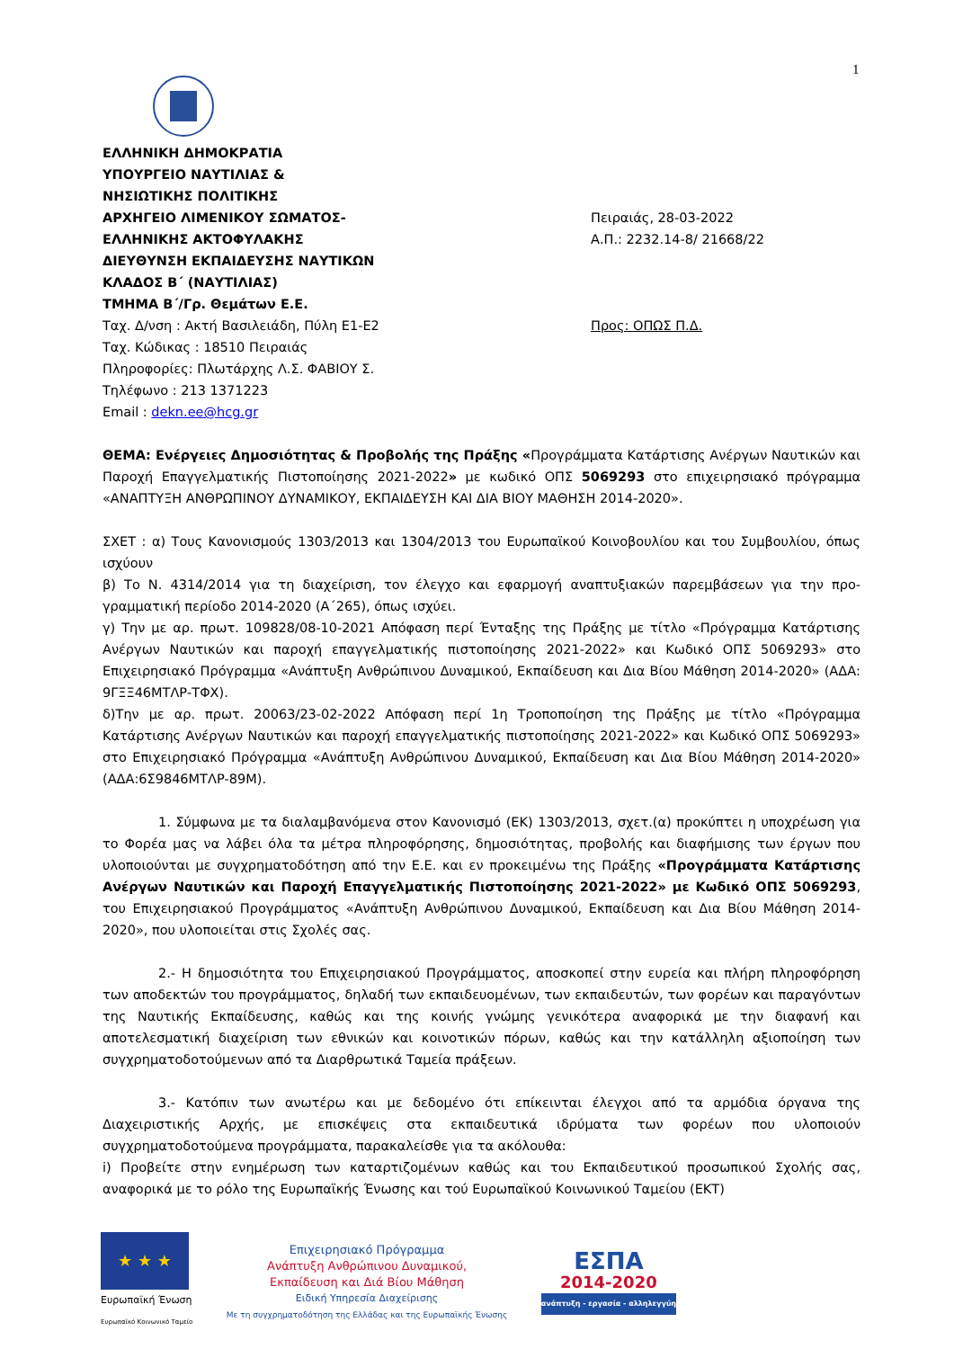1
ΕΛΛΗΝΙΚΗ ΔΗΜΟΚΡΑΤΙΑ
ΥΠΟΥΡΓΕΙΟ ΝΑΥΤΙΛΙΑΣ &
ΝΗΣΙΩΤΙΚΗΣ ΠΟΛΙΤΙΚΗΣ
ΑΡΧΗΓΕΙΟ ΛΙΜΕΝΙΚΟΥ ΣΩΜΑΤΟΣ-
ΕΛΛΗΝΙΚΗΣ ΑΚΤΟΦΥΛΑΚΗΣ
ΔΙΕΥΘΥΝΣΗ ΕΚΠΑΙΔΕΥΣΗΣ ΝΑΥΤΙΚΩΝ
ΚΛΑΔΟΣ Β΄ (ΝΑΥΤΙΛΙΑΣ)
ΤΜΗΜΑ Β΄/Γρ. Θεμάτων Ε.Ε.
Ταχ. Δ/νση : Ακτή Βασιλειάδη, Πύλη Ε1-Ε2
Ταχ. Κώδικας : 18510 Πειραιάς
Πληροφορίες: Πλωτάρχης Λ.Σ. ΦΑΒΙΟΥ Σ.
Τηλέφωνο : 213 1371223
Email : dekn.ee@hcg.gr
Πειραιάς, 28-03-2022
Α.Π.: 2232.14-8/ 21668/22
Προς: ΟΠΩΣ Π.Δ.
ΘΕΜΑ: Ενέργειες Δημοσιότητας & Προβολής της Πράξης «Προγράμματα Κατάρτισης Ανέργων Ναυτικών και Παροχή Επαγγελματικής Πιστοποίησης 2021-2022» με κωδικό ΟΠΣ 5069293 στο επιχειρησιακό πρόγραμμα «ΑΝΑΠΤΥΞΗ ΑΝΘΡΩΠΙΝΟΥ ΔΥΝΑΜΙΚΟΥ, ΕΚΠΑΙΔΕΥΣΗ ΚΑΙ ΔΙΑ ΒΙΟΥ ΜΑΘΗΣΗ 2014-2020».
ΣΧΕΤ : α) Τους Κανονισμούς 1303/2013 και 1304/2013 του Ευρωπαϊκού Κοινοβουλίου και του Συμβουλίου, όπως ισχύουν
β) Το Ν. 4314/2014 για τη διαχείριση, τον έλεγχο και εφαρμογή αναπτυξιακών παρεμβάσεων για την προ-γραμματική περίοδο 2014-2020 (Α΄265), όπως ισχύει.
γ) Την με αρ. πρωτ. 109828/08-10-2021 Απόφαση περί Ένταξης της Πράξης με τίτλο «Πρόγραμμα Κατάρτισης Ανέργων Ναυτικών και παροχή επαγγελματικής πιστοποίησης 2021-2022» και Κωδικό ΟΠΣ 5069293» στο Επιχειρησιακό Πρόγραμμα «Ανάπτυξη Ανθρώπινου Δυναμικού, Εκπαίδευση και Δια Βίου Μάθηση 2014-2020» (ΑΔΑ: 9ΓΞΞ46ΜΤΛΡ-ΤΦΧ).
δ)Την με αρ. πρωτ. 20063/23-02-2022 Απόφαση περί 1η Τροποποίηση της Πράξης με τίτλο «Πρόγραμμα Κατάρτισης Ανέργων Ναυτικών και παροχή επαγγελματικής πιστοποίησης 2021-2022» και Κωδικό ΟΠΣ 5069293» στο Επιχειρησιακό Πρόγραμμα «Ανάπτυξη Ανθρώπινου Δυναμικού, Εκπαίδευση και Δια Βίου Μάθηση 2014-2020» (ΑΔΑ:6Σ9846ΜΤΛΡ-89Μ).
1. Σύμφωνα με τα διαλαμβανόμενα στον Κανονισμό (ΕΚ) 1303/2013, σχετ.(α) προκύπτει η υποχρέωση για το Φορέα μας να λάβει όλα τα μέτρα πληροφόρησης, δημοσιότητας, προβολής και διαφήμισης των έργων που υλοποιούνται με συγχρηματοδότηση από την Ε.Ε. και εν προκειμένω της Πράξης «Προγράμματα Κατάρτισης Ανέργων Ναυτικών και Παροχή Επαγγελματικής Πιστοποίησης 2021-2022» με Κωδικό ΟΠΣ 5069293, του Επιχειρησιακού Προγράμματος «Ανάπτυξη Ανθρώπινου Δυναμικού, Εκπαίδευση και Δια Βίου Μάθηση 2014-2020», που υλοποιείται στις Σχολές σας.
2.- Η δημοσιότητα του Επιχειρησιακού Προγράμματος, αποσκοπεί στην ευρεία και πλήρη πληροφόρηση των αποδεκτών του προγράμματος, δηλαδή των εκπαιδευομένων, των εκπαιδευτών, των φορέων και παραγόντων της Ναυτικής Εκπαίδευσης, καθώς και της κοινής γνώμης γενικότερα αναφορικά με την διαφανή και αποτελεσματική διαχείριση των εθνικών και κοινοτικών πόρων, καθώς και την κατάλληλη αξιοποίηση των συγχρηματοδοτούμενων από τα Διαρθρωτικά Ταμεία πράξεων.
3.- Κατόπιν των ανωτέρω και με δεδομένο ότι επίκεινται έλεγχοι από τα αρμόδια όργανα της Διαχειριστικής Αρχής, με επισκέψεις στα εκπαιδευτικά ιδρύματα των φορέων που υλοποιούν συγχρηματοδοτούμενα προγράμματα, παρακαλείσθε για τα ακόλουθα:
i) Προβείτε στην ενημέρωση των καταρτιζομένων καθώς και του Εκπαιδευτικού προσωπικού Σχολής σας, αναφορικά με το ρόλο της Ευρωπαϊκής Ένωσης και τού Ευρωπαϊκού Κοινωνικού Ταμείου (ΕΚΤ)
★ ★ ★
Ευρωπαϊκή Ένωση
Ευρωπαϊκό Κοινωνικό Ταμείο
Επιχειρησιακό Πρόγραμμα
Ανάπτυξη Ανθρώπινου Δυναμικού,
Εκπαίδευση και Διά Βίου Μάθηση
Ειδική Υπηρεσία Διαχείρισης
Με τη συγχρηματοδότηση της Ελλάδας και της Ευρωπαϊκής Ένωσης
ΕΣΠΑ
2014-2020
ανάπτυξη - εργασία - αλληλεγγύη